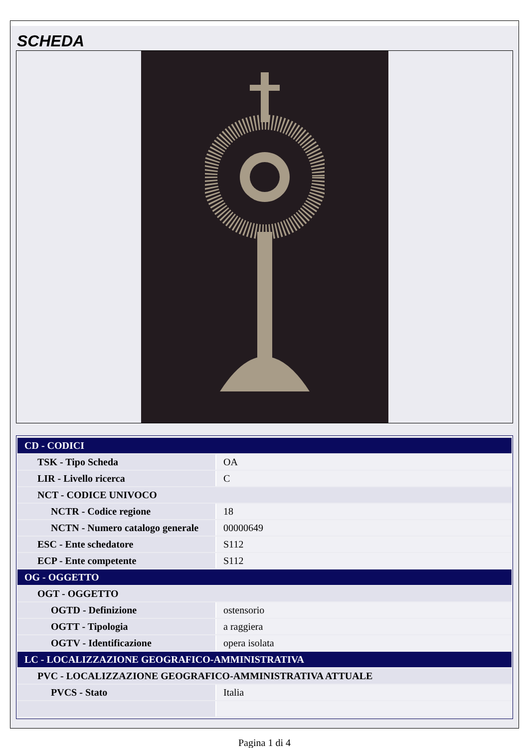SCHEDA
| CD - CODICI | |
| TSK - Tipo Scheda | OA |
| LIR - Livello ricerca | C |
| NCT - CODICE UNIVOCO | |
| NCTR - Codice regione | 18 |
| NCTN - Numero catalogo generale | 00000649 |
| ESC - Ente schedatore | S112 |
| ECP - Ente competente | S112 |
| OG - OGGETTO | |
| OGT - OGGETTO | |
| OGTD - Definizione | ostensorio |
| OGTT - Tipologia | a raggiera |
| OGTV - Identificazione | opera isolata |
| LC - LOCALIZZAZIONE GEOGRAFICO-AMMINISTRATIVA | |
| PVC - LOCALIZZAZIONE GEOGRAFICO-AMMINISTRATIVA ATTUALE | |
| PVCS - Stato | Italia |
Pagina 1 di 4